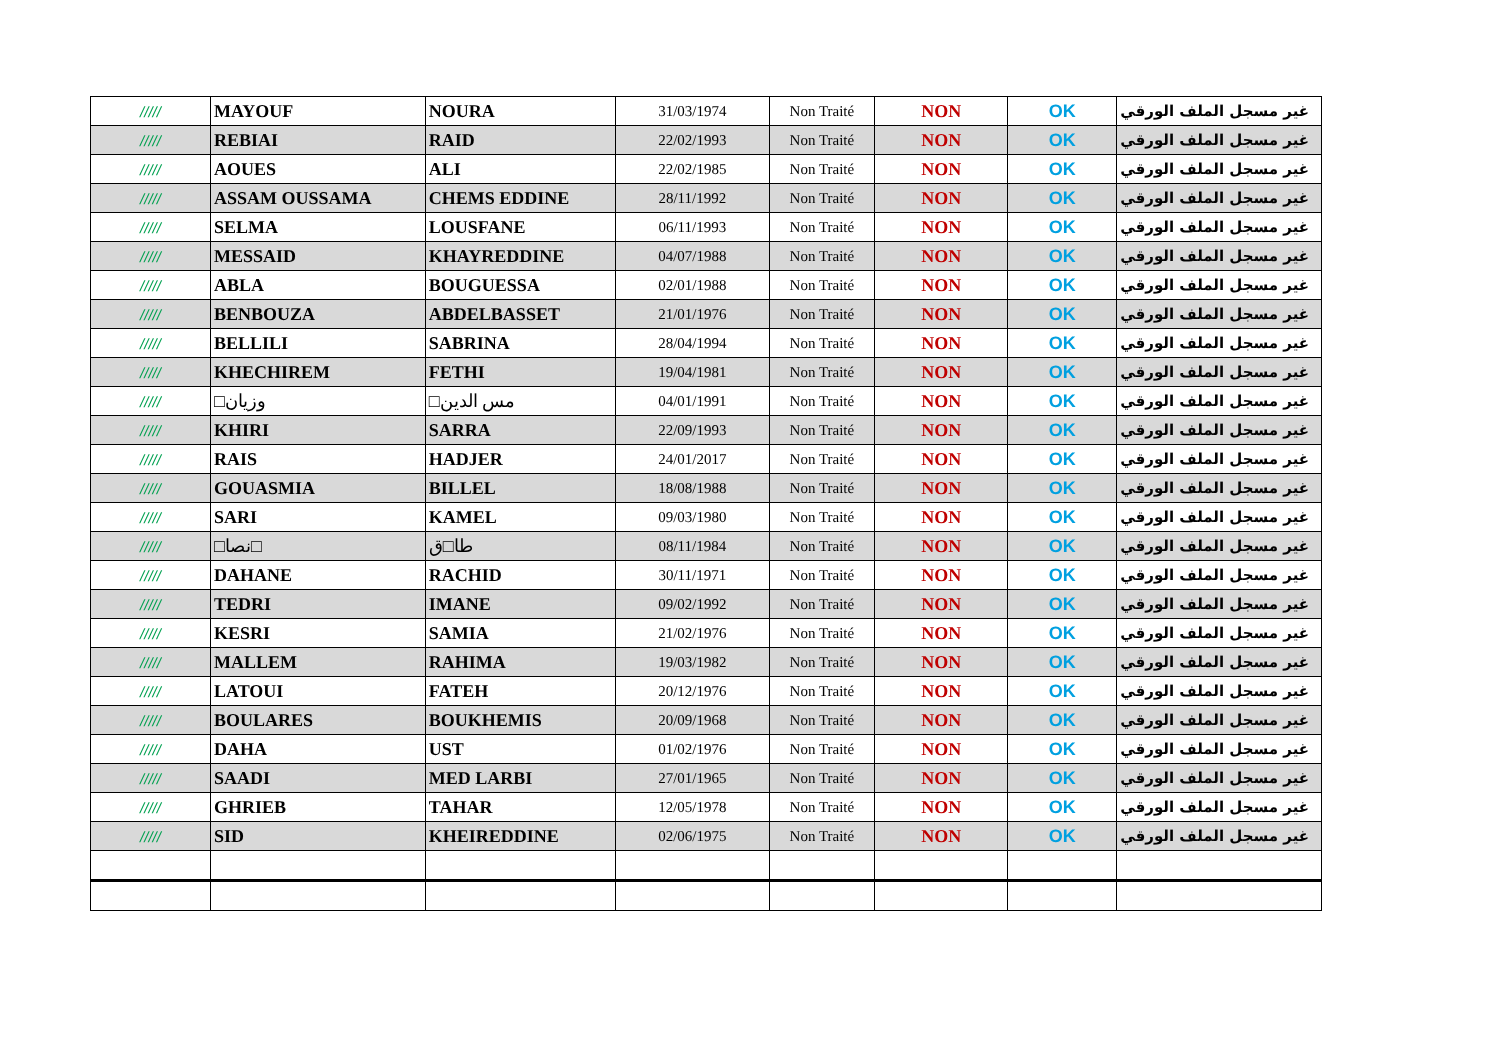| ///// | MAYOUF | NOURA | 31/03/1974 | Non Traité | NON | OK | غير مسجل الملف الورقي |
| ///// | REBIAI | RAID | 22/02/1993 | Non Traité | NON | OK | غير مسجل الملف الورقي |
| ///// | AOUES | ALI | 22/02/1985 | Non Traité | NON | OK | غير مسجل الملف الورقي |
| ///// | ASSAM OUSSAMA | CHEMS EDDINE | 28/11/1992 | Non Traité | NON | OK | غير مسجل الملف الورقي |
| ///// | SELMA | LOUSFANE | 06/11/1993 | Non Traité | NON | OK | غير مسجل الملف الورقي |
| ///// | MESSAID | KHAYREDDINE | 04/07/1988 | Non Traité | NON | OK | غير مسجل الملف الورقي |
| ///// | ABLA | BOUGUESSA | 02/01/1988 | Non Traité | NON | OK | غير مسجل الملف الورقي |
| ///// | BENBOUZA | ABDELBASSET | 21/01/1976 | Non Traité | NON | OK | غير مسجل الملف الورقي |
| ///// | BELLILI | SABRINA | 28/04/1994 | Non Traité | NON | OK | غير مسجل الملف الورقي |
| ///// | KHECHIREM | FETHI | 19/04/1981 | Non Traité | NON | OK | غير مسجل الملف الورقي |
| ///// | □وزيان | □مس الدين | 04/01/1991 | Non Traité | NON | OK | غير مسجل الملف الورقي |
| ///// | KHIRI | SARRA | 22/09/1993 | Non Traité | NON | OK | غير مسجل الملف الورقي |
| ///// | RAIS | HADJER | 24/01/2017 | Non Traité | NON | OK | غير مسجل الملف الورقي |
| ///// | GOUASMIA | BILLEL | 18/08/1988 | Non Traité | NON | OK | غير مسجل الملف الورقي |
| ///// | SARI | KAMEL | 09/03/1980 | Non Traité | NON | OK | غير مسجل الملف الورقي |
| ///// | □نصا□ | طا□ق | 08/11/1984 | Non Traité | NON | OK | غير مسجل الملف الورقي |
| ///// | DAHANE | RACHID | 30/11/1971 | Non Traité | NON | OK | غير مسجل الملف الورقي |
| ///// | TEDRI | IMANE | 09/02/1992 | Non Traité | NON | OK | غير مسجل الملف الورقي |
| ///// | KESRI | SAMIA | 21/02/1976 | Non Traité | NON | OK | غير مسجل الملف الورقي |
| ///// | MALLEM | RAHIMA | 19/03/1982 | Non Traité | NON | OK | غير مسجل الملف الورقي |
| ///// | LATOUI | FATEH | 20/12/1976 | Non Traité | NON | OK | غير مسجل الملف الورقي |
| ///// | BOULARES | BOUKHEMIS | 20/09/1968 | Non Traité | NON | OK | غير مسجل الملف الورقي |
| ///// | DAHA | UST | 01/02/1976 | Non Traité | NON | OK | غير مسجل الملف الورقي |
| ///// | SAADI | MED LARBI | 27/01/1965 | Non Traité | NON | OK | غير مسجل الملف الورقي |
| ///// | GHRIEB | TAHAR | 12/05/1978 | Non Traité | NON | OK | غير مسجل الملف الورقي |
| ///// | SID | KHEIREDDINE | 02/06/1975 | Non Traité | NON | OK | غير مسجل الملف الورقي |